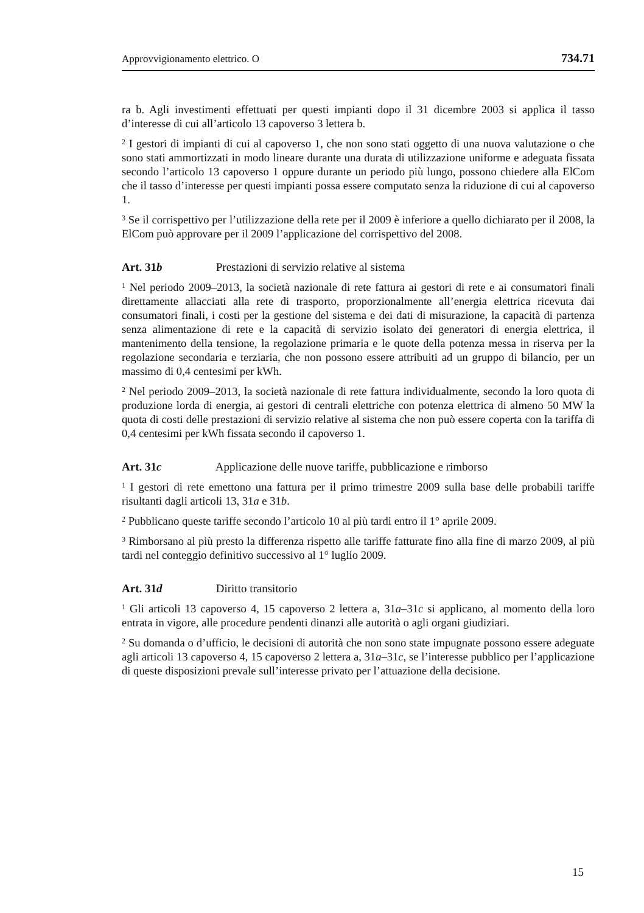Approvvigionamento elettrico. O 734.71
ra b. Agli investimenti effettuati per questi impianti dopo il 31 dicembre 2003 si applica il tasso d’interesse di cui all’articolo 13 capoverso 3 lettera b.
<sup>2</sup> I gestori di impianti di cui al capoverso 1, che non sono stati oggetto di una nuova valutazione o che sono stati ammortizzati in modo lineare durante una durata di utilizzazione uniforme e adeguata fissata secondo l’articolo 13 capoverso 1 oppure durante un periodo più lungo, possono chiedere alla ElCom che il tasso d’interesse per questi impianti possa essere computato senza la riduzione di cui al capoverso 1.
<sup>3</sup> Se il corrispettivo per l’utilizzazione della rete per il 2009 è inferiore a quello dichiarato per il 2008, la ElCom può approvare per il 2009 l’applicazione del corrispettivo del 2008.
Art. 31b Prestazioni di servizio relative al sistema
<sup>1</sup> Nel periodo 2009–2013, la società nazionale di rete fattura ai gestori di rete e ai consumatori finali direttamente allacciati alla rete di trasporto, proporzionalmente all’energia elettrica ricevuta dai consumatori finali, i costi per la gestione del sistema e dei dati di misurazione, la capacità di partenza senza alimentazione di rete e la capacità di servizio isolato dei generatori di energia elettrica, il mantenimento della tensione, la regolazione primaria e le quote della potenza messa in riserva per la regolazione secondaria e terziaria, che non possono essere attribuiti ad un gruppo di bilancio, per un massimo di 0,4 centesimi per kWh.
<sup>2</sup> Nel periodo 2009–2013, la società nazionale di rete fattura individualmente, secondo la loro quota di produzione lorda di energia, ai gestori di centrali elettriche con potenza elettrica di almeno 50 MW la quota di costi delle prestazioni di servizio relative al sistema che non può essere coperta con la tariffa di 0,4 centesimi per kWh fissata secondo il capoverso 1.
Art. 31c Applicazione delle nuove tariffe, pubblicazione e rimborso
<sup>1</sup> I gestori di rete emettono una fattura per il primo trimestre 2009 sulla base delle probabili tariffe risultanti dagli articoli 13, 31a e 31b.
<sup>2</sup> Pubblicano queste tariffe secondo l’articolo 10 al più tardi entro il 1° aprile 2009.
<sup>3</sup> Rimborsano al più presto la differenza rispetto alle tariffe fatturate fino alla fine di marzo 2009, al più tardi nel conteggio definitivo successivo al 1° luglio 2009.
Art. 31d Diritto transitorio
<sup>1</sup> Gli articoli 13 capoverso 4, 15 capoverso 2 lettera a, 31a–31c si applicano, al momento della loro entrata in vigore, alle procedure pendenti dinanzi alle autorità o agli organi giudiziari.
<sup>2</sup> Su domanda o d’ufficio, le decisioni di autorità che non sono state impugnate possono essere adeguate agli articoli 13 capoverso 4, 15 capoverso 2 lettera a, 31a–31c, se l’interesse pubblico per l’applicazione di queste disposizioni prevale sull’interesse privato per l’attuazione della decisione.
15